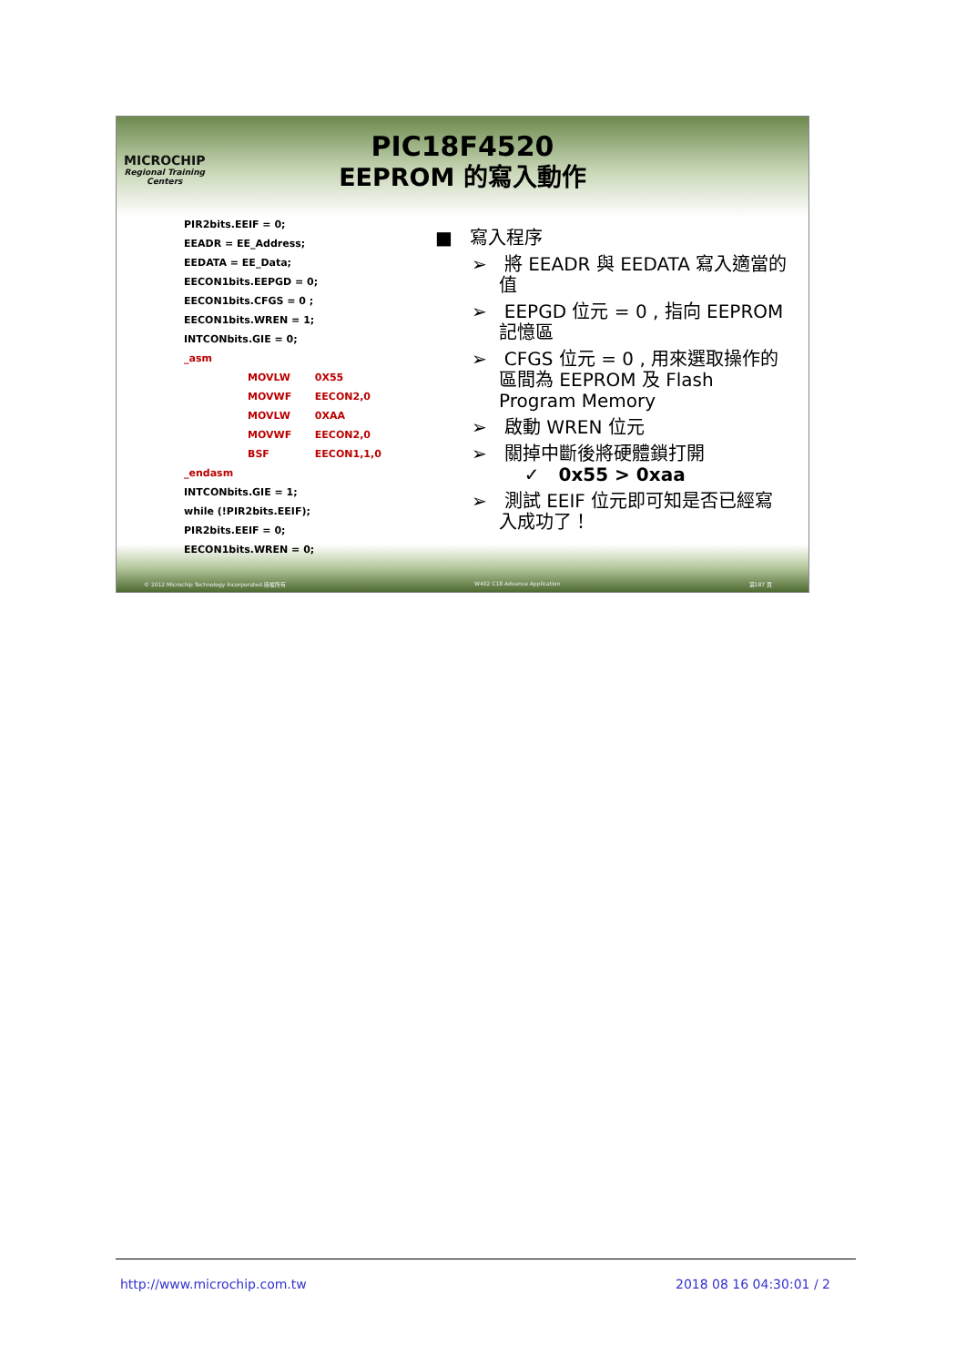MICROCHIP
Regional Training
Centers
PIC18F4520
EEPROM 的寫入動作
PIR2bits.EEIF = 0;
EEADR = EE_Address;
EEDATA = EE_Data;
EECON1bits.EEPGD = 0;
EECON1bits.CFGS = 0 ;
EECON1bits.WREN = 1;
INTCONbits.GIE = 0;
_asm
MOVLW 0X55
MOVWF EECON2,0
MOVLW 0XAA
MOVWF EECON2,0
BSF EECON1,1,0
_endasm
INTCONbits.GIE = 1;
while (!PIR2bits.EEIF);
PIR2bits.EEIF = 0;
EECON1bits.WREN = 0;
■ 寫入程序
➢ 將 EEADR 與 EEDATA 寫入適當的值
➢ EEPGD 位元 = 0 , 指向 EEPROM 記憶區
➢ CFGS 位元 = 0 , 用來選取操作的區間為 EEPROM 及 Flash Program Memory
➢ 啟動 WREN 位元
➢ 關掉中斷後將硬體鎖打開
✓ 0x55 > 0xaa
➢ 測試 EEIF 位元即可知是否已經寫入成功了！
© 2012 Microchip Technology Incorporated.版權所有 W402 C18 Advance Application 第187 頁
http://www.microchip.com.tw 2018 08 16 04:30:01 / 2